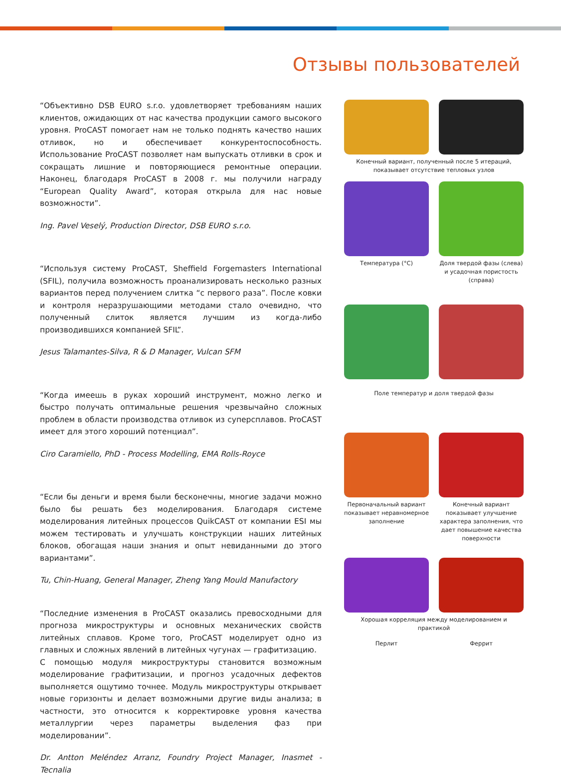Отзывы пользователей
“Объективно DSB EURO s.r.o. удовлетворяет требованиям наших клиентов, ожидающих от нас качества продукции самого высокого уровня. ProCAST помогает нам не только поднять качество наших отливок, но и обеспечивает конкурентоспособность. Использование ProCAST позволяет нам выпускать отливки в срок и сокращать лишние и повторяющиеся ремонтные операции. Наконец, благодаря ProCAST в 2008 г. мы получили награду “European Quality Award”, которая открыла для нас новые возможности”.
Ing. Pavel Veselý, Production Director, DSB EURO s.r.o.
“Используя систему ProCAST, Sheffield Forgemasters International (SFIL), получила возможность проанализировать несколько разных вариантов перед получением слитка “с первого раза”. После ковки и контроля неразрушающими методами стало очевидно, что полученный слиток является лучшим из когда-либо производившихся компанией SFIL”.
Jesus Talamantes-Silva, R & D Manager, Vulcan SFM
“Когда имеешь в руках хороший инструмент, можно легко и быстро получать оптимальные решения чрезвычайно сложных проблем в области производства отливок из суперсплавов. ProCAST имеет для этого хороший потенциал”.
Ciro Caramiello, PhD - Process Modelling, EMA Rolls-Royce
“Если бы деньги и время были бесконечны, многие задачи можно было бы решать без моделирования. Благодаря системе моделирования литейных процессов QuikCAST от компании ESI мы можем тестировать и улучшать конструкции наших литейных блоков, обогащая наши знания и опыт невиданными до этого вариантами”.
Tu, Chin-Huang, General Manager, Zheng Yang Mould Manufactory
“Последние изменения в ProCAST оказались превосходными для прогноза микроструктуры и основных механических свойств литейных сплавов. Кроме того, ProCAST моделирует одно из главных и сложных явлений в литейных чугунах — графитизацию.
С помощью модуля микроструктуры становится возможным моделирование графитизации, и прогноз усадочных дефектов выполняется ощутимо точнее. Модуль микроструктуры открывает новые горизонты и делает возможными другие виды анализа; в частности, это относится к корректировке уровня качества металлургии через параметры выделения фаз при моделировании”.
Dr. Antton Meléndez Arranz, Foundry Project Manager, Inasmet - Tecnalia
Конечный вариант, полученный после 5 итераций, показывает отсутствие тепловых узлов
Температура (°С) Доля твердой фазы (слева) и усадочная пористость (справа)
Поле температур и доля твердой фазы
Первоначальный вариант показывает неравномерное заполнение
Конечный вариант показывает улучшение характера заполнения, что дает повышение качества поверхности
Хорошая корреляция между моделированием и практикой
Перлит Феррит